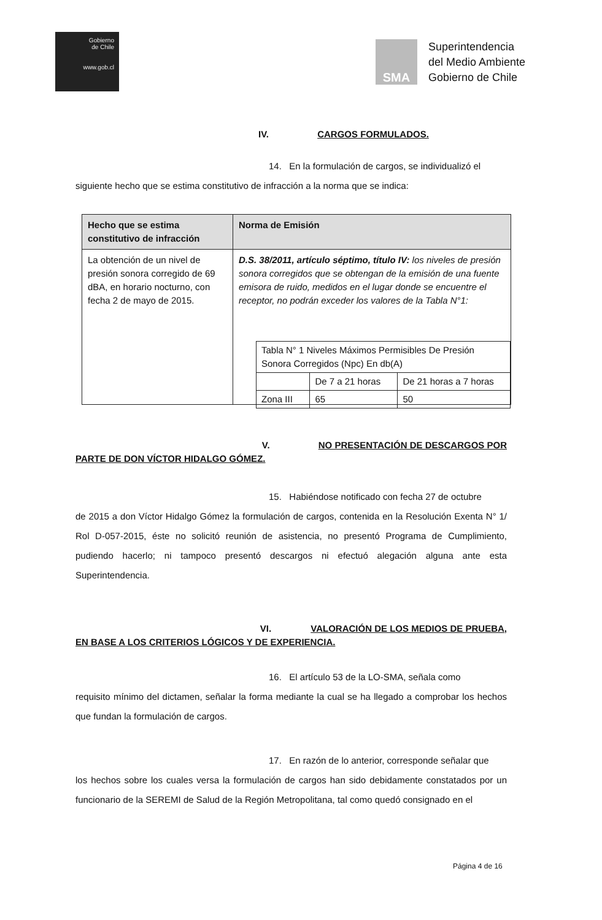Gobierno
de Chile
www.gob.cl
SMA
Superintendencia
del Medio Ambiente
Gobierno de Chile
IV. CARGOS FORMULADOS.
14. En la formulación de cargos, se individualizó el
siguiente hecho que se estima constitutivo de infracción a la norma que se indica:
| Hecho que se estima constitutivo de infracción | Norma de Emisión |
| --- | --- |
| La obtención de un nivel de presión sonora corregido de 69 dBA, en horario nocturno, con fecha 2 de mayo de 2015. | D.S. 38/2011, artículo séptimo, título IV: los niveles de presión sonora corregidos que se obtengan de la emisión de una fuente emisora de ruido, medidos en el lugar donde se encuentre el receptor, no podrán exceder los valores de la Tabla N°1: / Tabla N° 1 Niveles Máximos Permisibles De Presión Sonora Corregidos (Npc) En db(A) / / / / / De 7 a 21 horas / De 21 horas a 7 horas / / Zona III / 65 / 50 / |
V. NO PRESENTACIÓN DE DESCARGOS POR
PARTE DE DON VÍCTOR HIDALGO GÓMEZ.
15. Habiéndose notificado con fecha 27 de octubre
de 2015 a don Víctor Hidalgo Gómez la formulación de cargos, contenida en la Resolución Exenta N° 1/ Rol D-057-2015, éste no solicitó reunión de asistencia, no presentó Programa de Cumplimiento, pudiendo hacerlo; ni tampoco presentó descargos ni efectuó alegación alguna ante esta Superintendencia.
VI. VALORACIÓN DE LOS MEDIOS DE PRUEBA,
EN BASE A LOS CRITERIOS LÓGICOS Y DE EXPERIENCIA.
16. El artículo 53 de la LO-SMA, señala como
requisito mínimo del dictamen, señalar la forma mediante la cual se ha llegado a comprobar los hechos que fundan la formulación de cargos.
17. En razón de lo anterior, corresponde señalar que
los hechos sobre los cuales versa la formulación de cargos han sido debidamente constatados por un funcionario de la SEREMI de Salud de la Región Metropolitana, tal como quedó consignado en el
Página 4 de 16